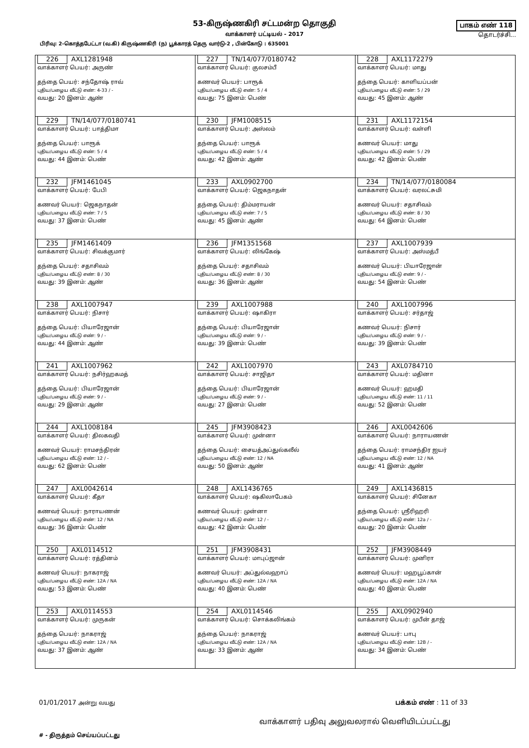53-கிருஷ்ணகிரி சட்டமன்ற தொகுதி
வாக்காளர் பட்டியல் - 2017
பாகம் எண் 118
தொடர்ச்சி...
பிரிவு: 2-கொத்தபேட்டா (வ.கி) கிருஷ்ணகிரி (ந) பூக்காரத் தெரு வார்டு-2 , பின்கோடு : 635001
| 226 AXL1281948 வாக்காளர் பெயர்: அருண் தந்தை பெயர்: சந்தோஷ் ராவ் புதிய/பழைய வீட்டு எண்: 4-33 / - வயது: 20 இனம்: ஆண் | 227 TN/14/077/0180742 வாக்காளர் பெயர்: குலசம்பீ கணவர் பெயர்: பாரூக் புதிய/பழைய வீட்டு எண்: 5 / 4 வயது: 75 இனம்: பெண் | 228 AXL1172279 வாக்காளர் பெயர்: மாது தந்தை பெயர்: காளியப்பன் புதிய/பழைய வீட்டு எண்: 5 / 29 வயது: 45 இனம்: ஆண் |
| 229 TN/14/077/0180741 வாக்காளர் பெயர்: பாத்திமா தந்தை பெயர்: பாரூக் புதிய/பழைய வீட்டு எண்: 5 / 4 வயது: 44 இனம்: பெண் | 230 JFM1008515 வாக்காளர் பெயர்: அஸ்லம் தந்தை பெயர்: பாரூக் புதிய/பழைய வீட்டு எண்: 5 / 4 வயது: 42 இனம்: ஆண் | 231 AXL1172154 வாக்காளர் பெயர்: வள்ளி கணவர் பெயர்: மாது புதிய/பழைய வீட்டு எண்: 5 / 29 வயது: 42 இனம்: பெண் |
| 232 JFM1461045 வாக்காளர் பெயர்: பேபி கணவர் பெயர்: ஜெகநாதன் புதிய/பழைய வீட்டு எண்: 7 / 5 வயது: 37 இனம்: பெண் | 233 AXL0902700 வாக்காளர் பெயர்: ஜெகநாதன் தந்தை பெயர்: திம்மராயன் புதிய/பழைய வீட்டு எண்: 7 / 5 வயது: 45 இனம்: ஆண் | 234 TN/14/077/0180084 வாக்காளர் பெயர்: வரலட்சுமி கணவர் பெயர்: சதாசிவம் புதிய/பழைய வீட்டு எண்: 8 / 30 வயது: 64 இனம்: பெண் |
| 235 JFM1461409 வாக்காளர் பெயர்: சிவக்குமார் தந்தை பெயர்: சதாசிவம் புதிய/பழைய வீட்டு எண்: 8 / 30 வயது: 39 இனம்: ஆண் | 236 JFM1351568 வாக்காளர் பெயர்: லிங்கேஷ் தந்தை பெயர்: சதாசிவம் புதிய/பழைய வீட்டு எண்: 8 / 30 வயது: 36 இனம்: ஆண் | 237 AXL1007939 வாக்காளர் பெயர்: அஸ்மத்பீ கணவர் பெயர்: பியாரேஜான் புதிய/பழைய வீட்டு எண்: 9 / - வயது: 54 இனம்: பெண் |
| 238 AXL1007947 வாக்காளர் பெயர்: நிசார் தந்தை பெயர்: பியாரேஜான் புதிய/பழைய வீட்டு எண்: 9 / - வயது: 44 இனம்: ஆண் | 239 AXL1007988 வாக்காளர் பெயர்: ஷாகிரா தந்தை பெயர்: பியாரேஜான் புதிய/பழைய வீட்டு எண்: 9 / - வயது: 39 இனம்: பெண் | 240 AXL1007996 வாக்காளர் பெயர்: சர்தாஜ் கணவர் பெயர்: நிசார் புதிய/பழைய வீட்டு எண்: 9 / - வயது: 39 இனம்: பெண் |
| 241 AXL1007962 வாக்காளர் பெயர்: நசிர்ஹகமத் தந்தை பெயர்: பியாரேஜான் புதிய/பழைய வீட்டு எண்: 9 / - வயது: 29 இனம்: ஆண் | 242 AXL1007970 வாக்காளர் பெயர்: சாஜிதா தந்தை பெயர்: பியாரேஜான் புதிய/பழைய வீட்டு எண்: 9 / - வயது: 27 இனம்: பெண் | 243 AXL0784710 வாக்காளர் பெயர்: மதினா கணவர் பெயர்: ஹமதி புதிய/பழைய வீட்டு எண்: 11 / 11 வயது: 52 இனம்: பெண் |
| 244 AXL1008184 வாக்காளர் பெயர்: திலகவதி கணவர் பெயர்: ராமசந்திரன் புதிய/பழைய வீட்டு எண்: 12 / - வயது: 62 இனம்: பெண் | 245 JFM3908423 வாக்காளர் பெயர்: முன்னா தந்தை பெயர்: சையத்அப்துல்கலீல் புதிய/பழைய வீட்டு எண்: 12 / NA வயது: 50 இனம்: ஆண் | 246 AXL0042606 வாக்காளர் பெயர்: நாராயணன் தந்தை பெயர்: ராமசந்திர ஐயர் புதிய/பழைய வீட்டு எண்: 12 / NA வயது: 41 இனம்: ஆண் |
| 247 AXL0042614 வாக்காளர் பெயர்: கீதா கணவர் பெயர்: நாராயணன் புதிய/பழைய வீட்டு எண்: 12 / NA வயது: 36 இனம்: பெண் | 248 AXL1436765 வாக்காளர் பெயர்: ஷகிலாபேகம் கணவர் பெயர்: முன்னா புதிய/பழைய வீட்டு எண்: 12 / - வயது: 42 இனம்: பெண் | 249 AXL1436815 வாக்காளர் பெயர்: சினேகா தந்தை பெயர்: ஸ்ரீரிஹரி புதிய/பழைய வீட்டு எண்: 12a / - வயது: 20 இனம்: பெண் |
| 250 AXL0114512 வாக்காளர் பெயர்: ரத்தினம் கணவர் பெயர்: நாகராஜ் புதிய/பழைய வீட்டு எண்: 12A / NA வயது: 53 இனம்: பெண் | 251 JFM3908431 வாக்காளர் பெயர்: மாபுப்ஜான் கணவர் பெயர்: அப்துல்வஹாப் புதிய/பழைய வீட்டு எண்: 12A / NA வயது: 40 இனம்: பெண் | 252 JFM3908449 வாக்காளர் பெயர்: முனிரா கணவர் பெயர்: மஹபூப்கான் புதிய/பழைய வீட்டு எண்: 12A / NA வயது: 40 இனம்: பெண் |
| 253 AXL0114553 வாக்காளர் பெயர்: முருகன் தந்தை பெயர்: நாகராஜ் புதிய/பழைய வீட்டு எண்: 12A / NA வயது: 37 இனம்: ஆண் | 254 AXL0114546 வாக்காளர் பெயர்: சொக்கலிங்கம் தந்தை பெயர்: நாகராஜ் புதிய/பழைய வீட்டு எண்: 12A / NA வயது: 33 இனம்: ஆண் | 255 AXL0902940 வாக்காளர் பெயர்: முபீன் தாஜ் கணவர் பெயர்: பாபு புதிய/பழைய வீட்டு எண்: 12B / - வயது: 34 இனம்: பெண் |
01/01/2017 அன்று வயது பக்கம் எண் : 11 of 33
வாக்காளர் பதிவு அலுவலரால் வெளியிடப்பட்டது
# - திருத்தம் செய்யப்பட்டது